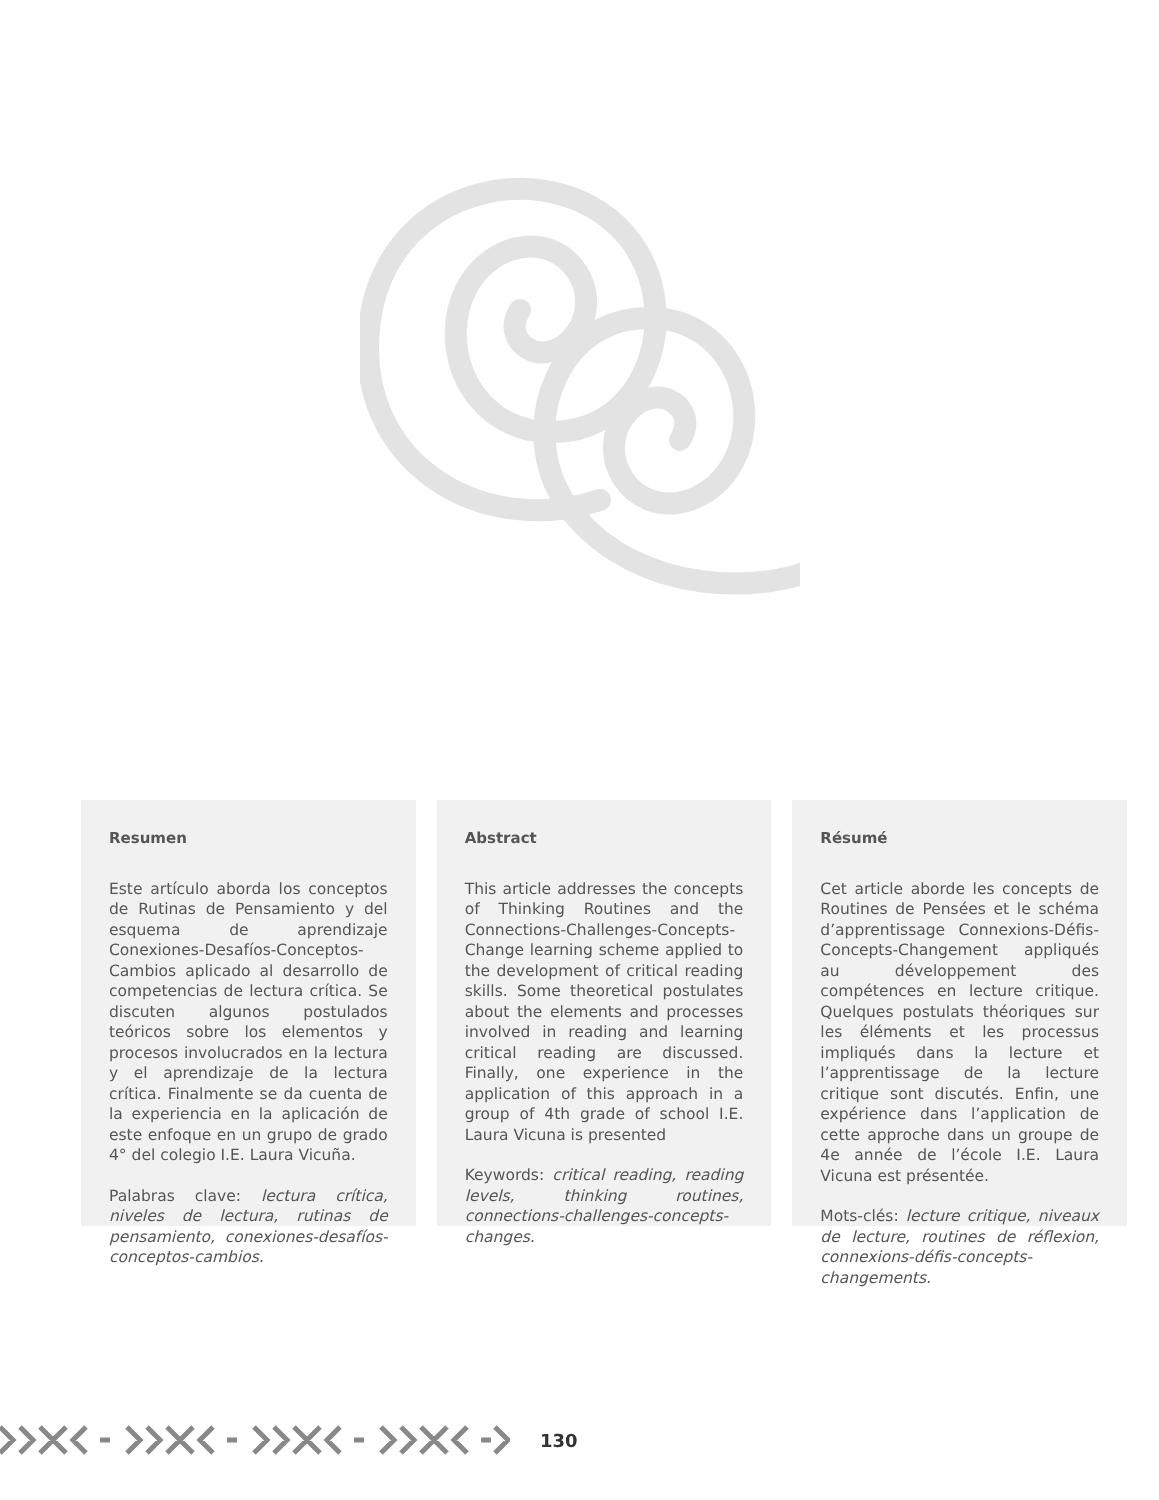Resumen
Este artículo aborda los conceptos de Rutinas de Pensamiento y del esquema de aprendizaje Conexiones-Desafíos-Conceptos-Cambios aplicado al desarrollo de competencias de lectura crítica. Se discuten algunos postulados teóricos sobre los elementos y procesos involucrados en la lectura y el aprendizaje de la lectura crítica. Finalmente se da cuenta de la experiencia en la aplicación de este enfoque en un grupo de grado 4° del colegio I.E. Laura Vicuña.
Palabras clave: lectura crítica, niveles de lectura, rutinas de pensamiento, conexiones-desafíos-conceptos-cambios.
Abstract
This article addresses the concepts of Thinking Routines and the Connections-Challenges-Concepts-Change learning scheme applied to the development of critical reading skills. Some theoretical postulates about the elements and processes involved in reading and learning critical reading are discussed. Finally, one experience in the application of this approach in a group of 4th grade of school I.E. Laura Vicuna is presented
Keywords: critical reading, reading levels, thinking routines, connections-challenges-concepts-changes.
Résumé
Cet article aborde les concepts de Routines de Pensées et le schéma d’apprentissage Connexions-Défis-Concepts-Changement appliqués au développement des compétences en lecture critique. Quelques postulats théoriques sur les éléments et les processus impliqués dans la lecture et l’apprentissage de la lecture critique sont discutés. Enfin, une expérience dans l’application de cette approche dans un groupe de 4e année de l’école I.E. Laura Vicuna est présentée.
Mots-clés: lecture critique, niveaux de lecture, routines de réflexion, connexions-défis-concepts-changements.
130